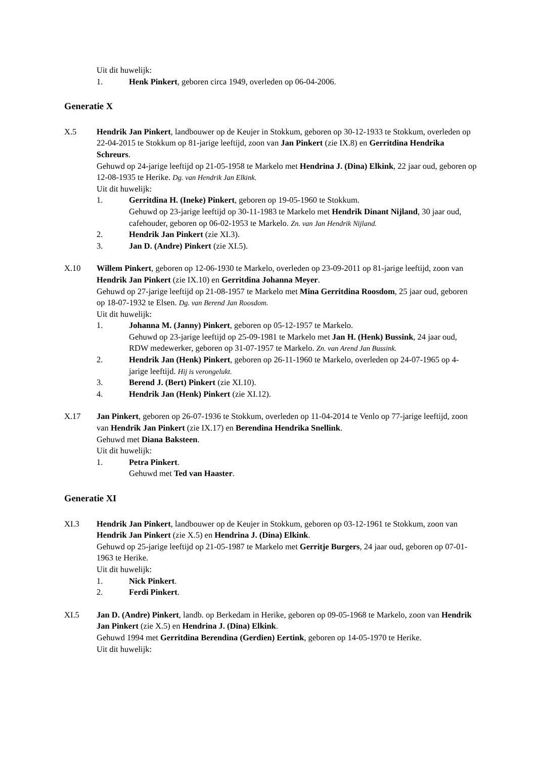Uit dit huwelijk:
1. Henk Pinkert, geboren circa 1949, overleden op 06-04-2006.
Generatie X
X.5 Hendrik Jan Pinkert, landbouwer op de Keujer in Stokkum, geboren op 30-12-1933 te Stokkum, overleden op 22-04-2015 te Stokkum op 81-jarige leeftijd, zoon van Jan Pinkert (zie IX.8) en Gerritdina Hendrika Schreurs.
Gehuwd op 24-jarige leeftijd op 21-05-1958 te Markelo met Hendrina J. (Dina) Elkink, 22 jaar oud, geboren op 12-08-1935 te Herike. Dg. van Hendrik Jan Elkink.
Uit dit huwelijk:
1. Gerritdina H. (Ineke) Pinkert, geboren op 19-05-1960 te Stokkum.
Gehuwd op 23-jarige leeftijd op 30-11-1983 te Markelo met Hendrik Dinant Nijland, 30 jaar oud, cafehouder, geboren op 06-02-1953 te Markelo. Zn. van Jan Hendrik Nijland.
2. Hendrik Jan Pinkert (zie XI.3).
3. Jan D. (Andre) Pinkert (zie XI.5).
X.10 Willem Pinkert, geboren op 12-06-1930 te Markelo, overleden op 23-09-2011 op 81-jarige leeftijd, zoon van Hendrik Jan Pinkert (zie IX.10) en Gerritdina Johanna Meyer.
Gehuwd op 27-jarige leeftijd op 21-08-1957 te Markelo met Mina Gerritdina Roosdom, 25 jaar oud, geboren op 18-07-1932 te Elsen. Dg. van Berend Jan Roosdom.
Uit dit huwelijk:
1. Johanna M. (Janny) Pinkert, geboren op 05-12-1957 te Markelo.
Gehuwd op 23-jarige leeftijd op 25-09-1981 te Markelo met Jan H. (Henk) Bussink, 24 jaar oud, RDW medewerker, geboren op 31-07-1957 te Markelo. Zn. van Arend Jan Bussink.
2. Hendrik Jan (Henk) Pinkert, geboren op 26-11-1960 te Markelo, overleden op 24-07-1965 op 4-jarige leeftijd. Hij is verongelukt.
3. Berend J. (Bert) Pinkert (zie XI.10).
4. Hendrik Jan (Henk) Pinkert (zie XI.12).
X.17 Jan Pinkert, geboren op 26-07-1936 te Stokkum, overleden op 11-04-2014 te Venlo op 77-jarige leeftijd, zoon van Hendrik Jan Pinkert (zie IX.17) en Berendina Hendrika Snellink.
Gehuwd met Diana Baksteen.
Uit dit huwelijk:
1. Petra Pinkert.
Gehuwd met Ted van Haaster.
Generatie XI
XI.3 Hendrik Jan Pinkert, landbouwer op de Keujer in Stokkum, geboren op 03-12-1961 te Stokkum, zoon van Hendrik Jan Pinkert (zie X.5) en Hendrina J. (Dina) Elkink.
Gehuwd op 25-jarige leeftijd op 21-05-1987 te Markelo met Gerritje Burgers, 24 jaar oud, geboren op 07-01-1963 te Herike.
Uit dit huwelijk:
1. Nick Pinkert.
2. Ferdi Pinkert.
XI.5 Jan D. (Andre) Pinkert, landb. op Berkedam in Herike, geboren op 09-05-1968 te Markelo, zoon van Hendrik Jan Pinkert (zie X.5) en Hendrina J. (Dina) Elkink.
Gehuwd 1994 met Gerritdina Berendina (Gerdien) Eertink, geboren op 14-05-1970 te Herike.
Uit dit huwelijk: